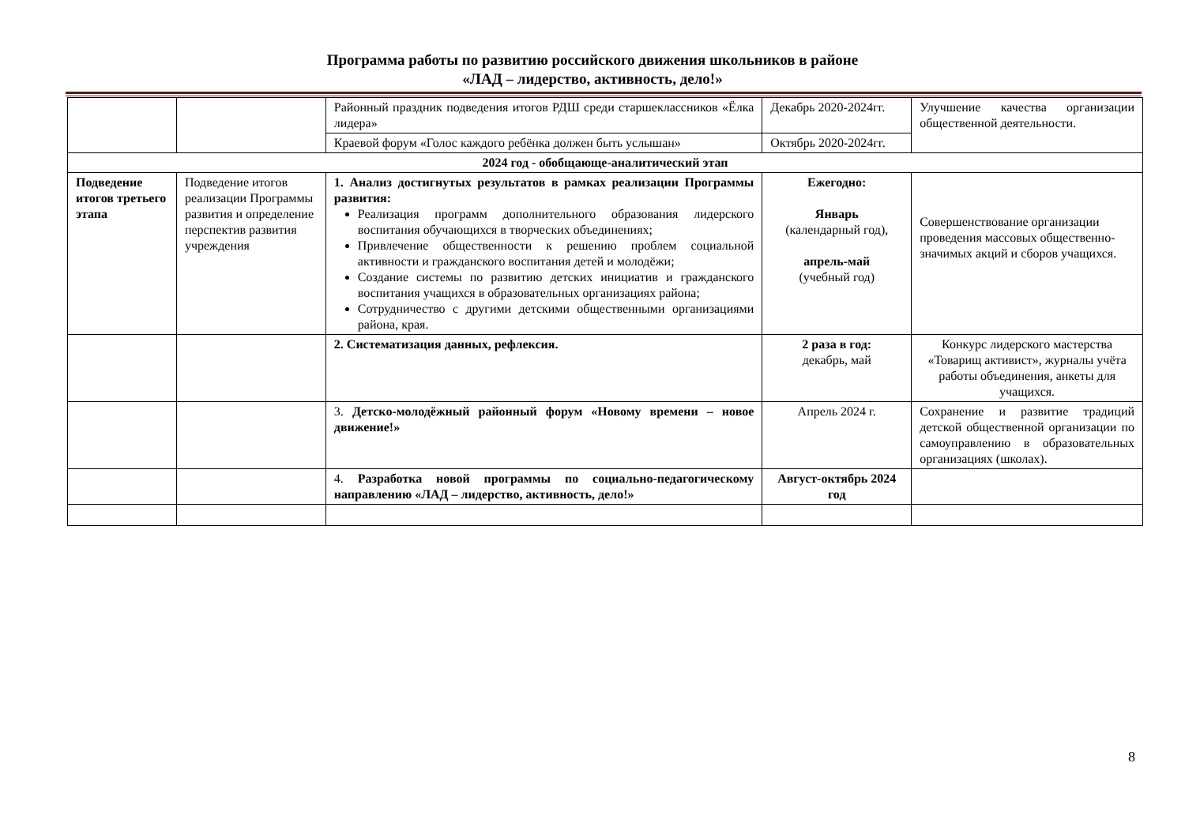Программа работы по развитию российского движения школьников в районе
«ЛАД – лидерство, активность, дело!»
| | | Районный праздник подведения итогов РДШ среди старшеклассников «Ёлка лидера» | Декабрь 2020-2024гг. | Улучшение качества организации общественной деятельности. |
| | | Краевой форум «Голос каждого ребёнка должен быть услышан» | Октябрь 2020-2024гг. | |
| 2024 год - обобщающе-аналитический этап | | | | |
| Подведение итогов третьего этапа | Подведение итогов реализации Программы развития и определение перспектив развития учреждения | 1. Анализ достигнутых результатов в рамках реализации Программы развития: Реализация программ дополнительного образования лидерского воспитания обучающихся в творческих объединениях; Привлечение общественности к решению проблем социальной активности и гражданского воспитания детей и молодёжи; Создание системы по развитию детских инициатив и гражданского воспитания учащихся в образовательных организациях района; Сотрудничество с другими детскими общественными организациями района, края. | Ежегодно: Январь (календарный год), апрель-май (учебный год) | Совершенствование организации проведения массовых общественно-значимых акций и сборов учащихся. |
| | | 2. Систематизация данных, рефлексия. | 2 раза в год: декабрь, май | Конкурс лидерского мастерства «Товарищ активист», журналы учёта работы объединения, анкеты для учащихся. |
| | | 3. Детско-молодёжный районный форум «Новому времени – новое движение!» | Апрель 2024 г. | Сохранение и развитие традиций детской общественной организации по самоуправлению в образовательных организациях (школах). |
| | | 4. Разработка новой программы по социально-педагогическому направлению «ЛАД – лидерство, активность, дело!» | Август-октябрь 2024 год | |
8